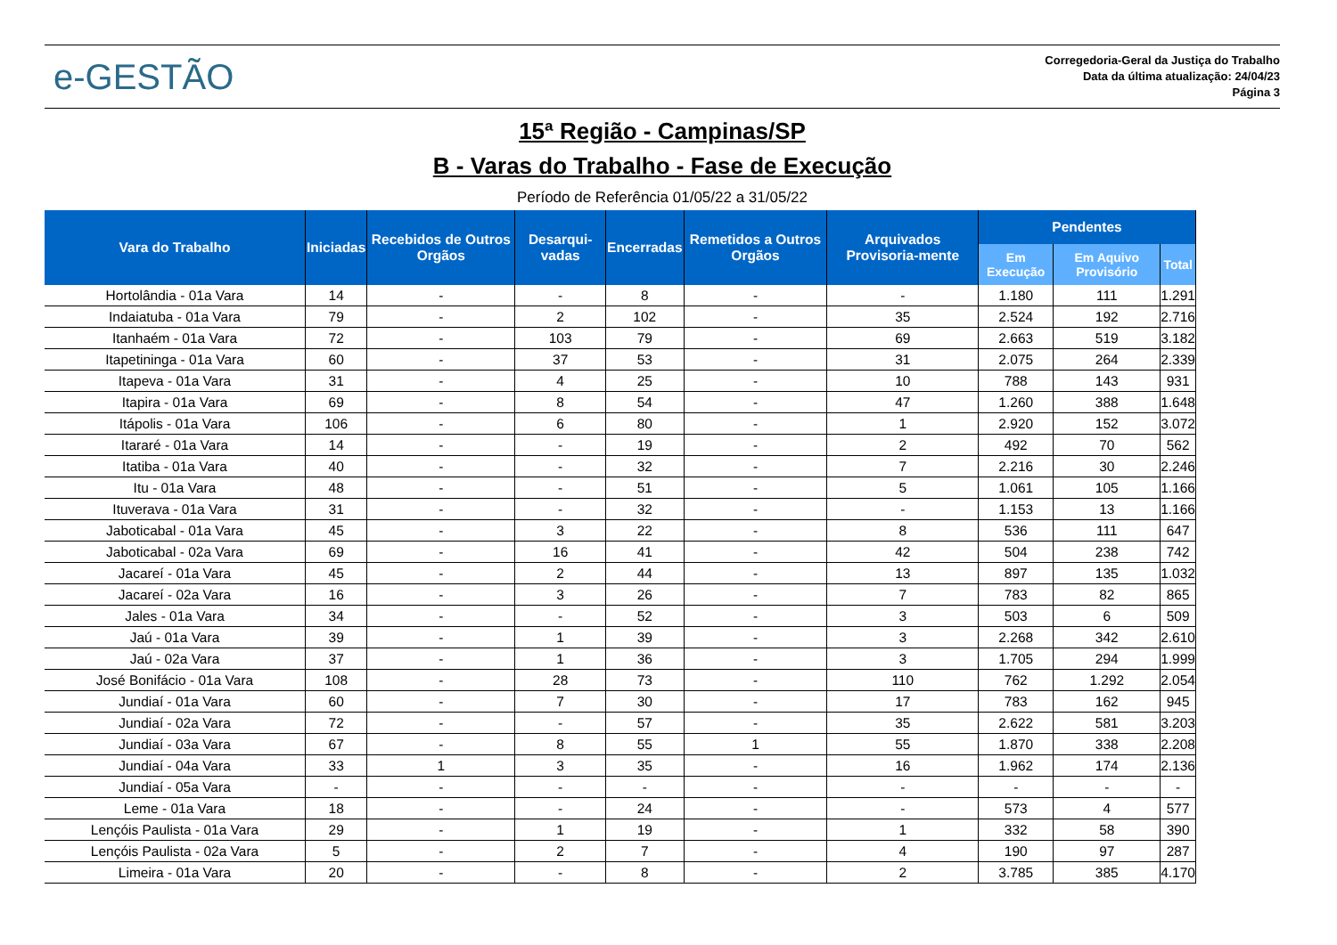e-GESTÃO
Corregedoria-Geral da Justiça do Trabalho
Data da última atualização: 24/04/23
Página 3
15ª Região - Campinas/SP
B - Varas do Trabalho - Fase de Execução
Período de Referência 01/05/22 a 31/05/22
| Vara do Trabalho | Iniciadas | Recebidos de Outros Orgãos | Desarqui-vadas | Encerradas | Remetidos a Outros Orgãos | Arquivados Provisoria-mente | Pendentes | | |
| --- | --- | --- | --- | --- | --- | --- | --- | --- | --- |
| | | | | | | | Em Execução | Em Aquivo Provisório | Total |
| Hortolândia - 01a Vara | 14 | - | - | 8 | - | - | 1.180 | 111 | 1.291 |
| Indaiatuba - 01a Vara | 79 | - | 2 | 102 | - | 35 | 2.524 | 192 | 2.716 |
| Itanhaém - 01a Vara | 72 | - | 103 | 79 | - | 69 | 2.663 | 519 | 3.182 |
| Itapetininga - 01a Vara | 60 | - | 37 | 53 | - | 31 | 2.075 | 264 | 2.339 |
| Itapeva - 01a Vara | 31 | - | 4 | 25 | - | 10 | 788 | 143 | 931 |
| Itapira - 01a Vara | 69 | - | 8 | 54 | - | 47 | 1.260 | 388 | 1.648 |
| Itápolis - 01a Vara | 106 | - | 6 | 80 | - | 1 | 2.920 | 152 | 3.072 |
| Itararé - 01a Vara | 14 | - | - | 19 | - | 2 | 492 | 70 | 562 |
| Itatiba - 01a Vara | 40 | - | - | 32 | - | 7 | 2.216 | 30 | 2.246 |
| Itu - 01a Vara | 48 | - | - | 51 | - | 5 | 1.061 | 105 | 1.166 |
| Ituverava - 01a Vara | 31 | - | - | 32 | - | - | 1.153 | 13 | 1.166 |
| Jaboticabal - 01a Vara | 45 | - | 3 | 22 | - | 8 | 536 | 111 | 647 |
| Jaboticabal - 02a Vara | 69 | - | 16 | 41 | - | 42 | 504 | 238 | 742 |
| Jacareí - 01a Vara | 45 | - | 2 | 44 | - | 13 | 897 | 135 | 1.032 |
| Jacareí - 02a Vara | 16 | - | 3 | 26 | - | 7 | 783 | 82 | 865 |
| Jales - 01a Vara | 34 | - | - | 52 | - | 3 | 503 | 6 | 509 |
| Jaú - 01a Vara | 39 | - | 1 | 39 | - | 3 | 2.268 | 342 | 2.610 |
| Jaú - 02a Vara | 37 | - | 1 | 36 | - | 3 | 1.705 | 294 | 1.999 |
| José Bonifácio - 01a Vara | 108 | - | 28 | 73 | - | 110 | 762 | 1.292 | 2.054 |
| Jundiaí - 01a Vara | 60 | - | 7 | 30 | - | 17 | 783 | 162 | 945 |
| Jundiaí - 02a Vara | 72 | - | - | 57 | - | 35 | 2.622 | 581 | 3.203 |
| Jundiaí - 03a Vara | 67 | - | 8 | 55 | 1 | 55 | 1.870 | 338 | 2.208 |
| Jundiaí - 04a Vara | 33 | 1 | 3 | 35 | - | 16 | 1.962 | 174 | 2.136 |
| Jundiaí - 05a Vara | - | - | - | - | - | - | - | - | - |
| Leme - 01a Vara | 18 | - | - | 24 | - | - | 573 | 4 | 577 |
| Lençóis Paulista - 01a Vara | 29 | - | 1 | 19 | - | 1 | 332 | 58 | 390 |
| Lençóis Paulista - 02a Vara | 5 | - | 2 | 7 | - | 4 | 190 | 97 | 287 |
| Limeira - 01a Vara | 20 | - | - | 8 | - | 2 | 3.785 | 385 | 4.170 |